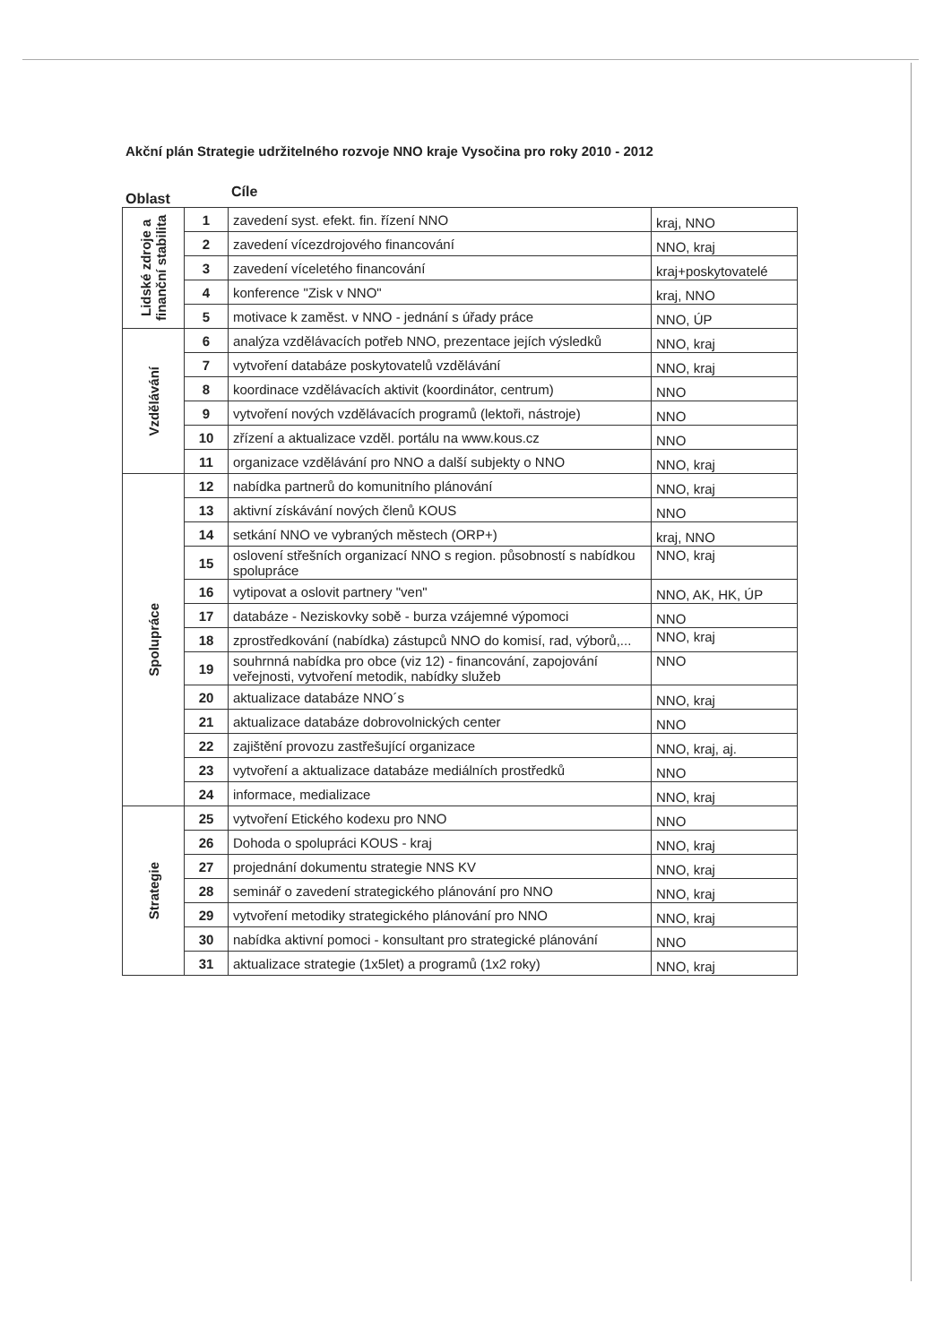Akční plán Strategie udržitelného rozvoje NNO kraje Vysočina pro roky 2010 - 2012
Oblast Cíle
| Lidské zdroje a finanční stabilita | 1 | zavedení syst. efekt. fin. řízení NNO | kraj, NNO |
| | 2 | zavedení vícezdrojového financování | NNO, kraj |
| | 3 | zavedení víceletého financování | kraj+poskytovatelé |
| | 4 | konference "Zisk v NNO" | kraj, NNO |
| | 5 | motivace k zaměst. v NNO - jednání s úřady práce | NNO, ÚP |
| Vzdělávání | 6 | analýza vzdělávacích potřeb NNO, prezentace jejích výsledků | NNO, kraj |
| | 7 | vytvoření databáze poskytovatelů vzdělávání | NNO, kraj |
| | 8 | koordinace vzdělávacích aktivit (koordinátor, centrum) | NNO |
| | 9 | vytvoření nových vzdělávacích programů (lektoři, nástroje) | NNO |
| | 10 | zřízení a aktualizace vzděl. portálu na www.kous.cz | NNO |
| | 11 | organizace vzdělávání pro NNO a další subjekty o NNO | NNO, kraj |
| Spolupráce | 12 | nabídka partnerů do komunitního plánování | NNO, kraj |
| | 13 | aktivní získávání nových členů KOUS | NNO |
| | 14 | setkání NNO ve vybraných městech (ORP+) | kraj, NNO |
| | 15 | oslovení střešních organizací NNO s region. působností s nabídkou spolupráce | NNO, kraj |
| | 16 | vytipovat a oslovit partnery "ven" | NNO, AK, HK, ÚP |
| | 17 | databáze - Neziskovky sobě - burza vzájemné výpomoci | NNO |
| | 18 | zprostředkování (nabídka) zástupců NNO do komisí, rad, výborů,... | NNO, kraj |
| | 19 | souhrnná nabídka pro obce (viz 12) - financování, zapojování veřejnosti, vytvoření metodik, nabídky služeb | NNO |
| | 20 | aktualizace databáze NNO´s | NNO, kraj |
| | 21 | aktualizace databáze dobrovolnických center | NNO |
| | 22 | zajištění provozu zastřešující organizace | NNO, kraj, aj. |
| | 23 | vytvoření a aktualizace databáze mediálních prostředků | NNO |
| | 24 | informace, medializace | NNO, kraj |
| Strategie | 25 | vytvoření Etického kodexu pro NNO | NNO |
| | 26 | Dohoda o spolupráci KOUS - kraj | NNO, kraj |
| | 27 | projednání dokumentu strategie NNS KV | NNO, kraj |
| | 28 | seminář o zavedení strategického plánování pro NNO | NNO, kraj |
| | 29 | vytvoření metodiky strategického plánování pro NNO | NNO, kraj |
| | 30 | nabídka aktivní pomoci - konsultant pro strategické plánování | NNO |
| | 31 | aktualizace strategie (1x5let) a programů (1x2 roky) | NNO, kraj |